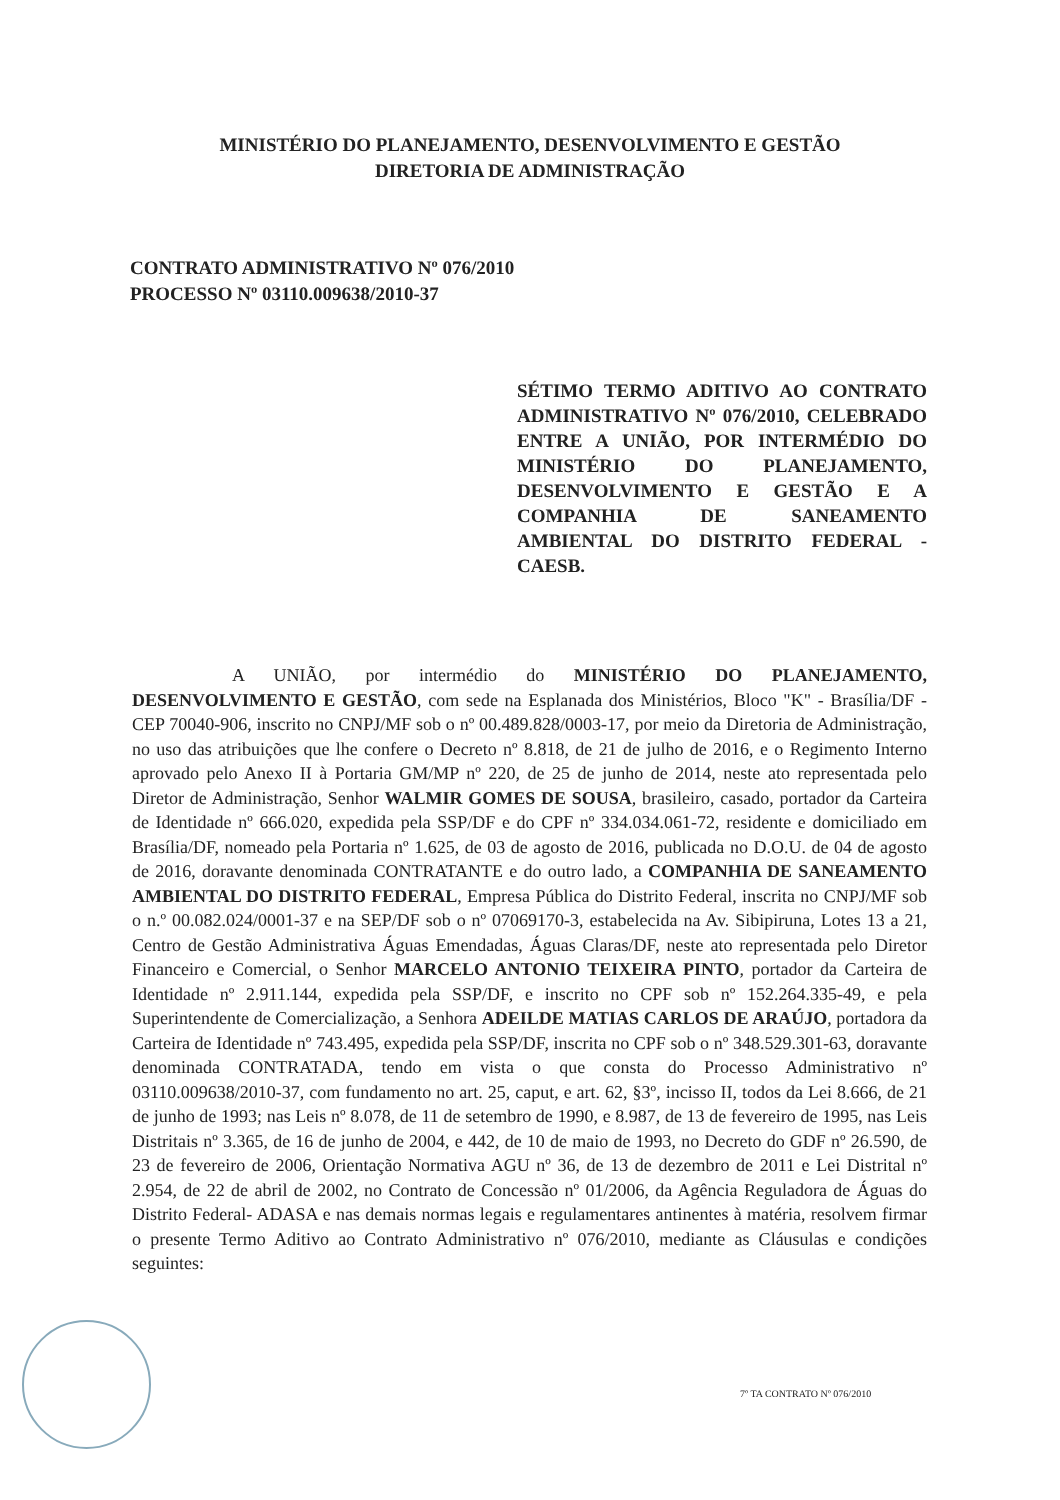MINISTÉRIO DO PLANEJAMENTO, DESENVOLVIMENTO E GESTÃO
DIRETORIA DE ADMINISTRAÇÃO
CONTRATO ADMINISTRATIVO Nº 076/2010
PROCESSO Nº 03110.009638/2010-37
SÉTIMO TERMO ADITIVO AO CONTRATO ADMINISTRATIVO Nº 076/2010, CELEBRADO ENTRE A UNIÃO, POR INTERMÉDIO DO MINISTÉRIO DO PLANEJAMENTO, DESENVOLVIMENTO E GESTÃO E A COMPANHIA DE SANEAMENTO AMBIENTAL DO DISTRITO FEDERAL - CAESB.
A UNIÃO, por intermédio do MINISTÉRIO DO PLANEJAMENTO, DESENVOLVIMENTO E GESTÃO, com sede na Esplanada dos Ministérios, Bloco "K" - Brasília/DF - CEP 70040-906, inscrito no CNPJ/MF sob o nº 00.489.828/0003-17, por meio da Diretoria de Administração, no uso das atribuições que lhe confere o Decreto nº 8.818, de 21 de julho de 2016, e o Regimento Interno aprovado pelo Anexo II à Portaria GM/MP nº 220, de 25 de junho de 2014, neste ato representada pelo Diretor de Administração, Senhor WALMIR GOMES DE SOUSA, brasileiro, casado, portador da Carteira de Identidade nº 666.020, expedida pela SSP/DF e do CPF nº 334.034.061-72, residente e domiciliado em Brasília/DF, nomeado pela Portaria nº 1.625, de 03 de agosto de 2016, publicada no D.O.U. de 04 de agosto de 2016, doravante denominada CONTRATANTE e do outro lado, a COMPANHIA DE SANEAMENTO AMBIENTAL DO DISTRITO FEDERAL, Empresa Pública do Distrito Federal, inscrita no CNPJ/MF sob o n.º 00.082.024/0001-37 e na SEP/DF sob o nº 07069170-3, estabelecida na Av. Sibipiruna, Lotes 13 a 21, Centro de Gestão Administrativa Águas Emendadas, Águas Claras/DF, neste ato representada pelo Diretor Financeiro e Comercial, o Senhor MARCELO ANTONIO TEIXEIRA PINTO, portador da Carteira de Identidade nº 2.911.144, expedida pela SSP/DF, e inscrito no CPF sob nº 152.264.335-49, e pela Superintendente de Comercialização, a Senhora ADEILDE MATIAS CARLOS DE ARAÚJO, portadora da Carteira de Identidade nº 743.495, expedida pela SSP/DF, inscrita no CPF sob o nº 348.529.301-63, doravante denominada CONTRATADA, tendo em vista o que consta do Processo Administrativo nº 03110.009638/2010-37, com fundamento no art. 25, caput, e art. 62, §3º, incisso II, todos da Lei 8.666, de 21 de junho de 1993; nas Leis nº 8.078, de 11 de setembro de 1990, e 8.987, de 13 de fevereiro de 1995, nas Leis Distritais nº 3.365, de 16 de junho de 2004, e 442, de 10 de maio de 1993, no Decreto do GDF nº 26.590, de 23 de fevereiro de 2006, Orientação Normativa AGU nº 36, de 13 de dezembro de 2011 e Lei Distrital nº 2.954, de 22 de abril de 2002, no Contrato de Concessão nº 01/2006, da Agência Reguladora de Águas do Distrito Federal- ADASA e nas demais normas legais e regulamentares antinentes à matéria, resolvem firmar o presente Termo Aditivo ao Contrato Administrativo nº 076/2010, mediante as Cláusulas e condições seguintes:
7º TA CONTRATO Nº 076/2010